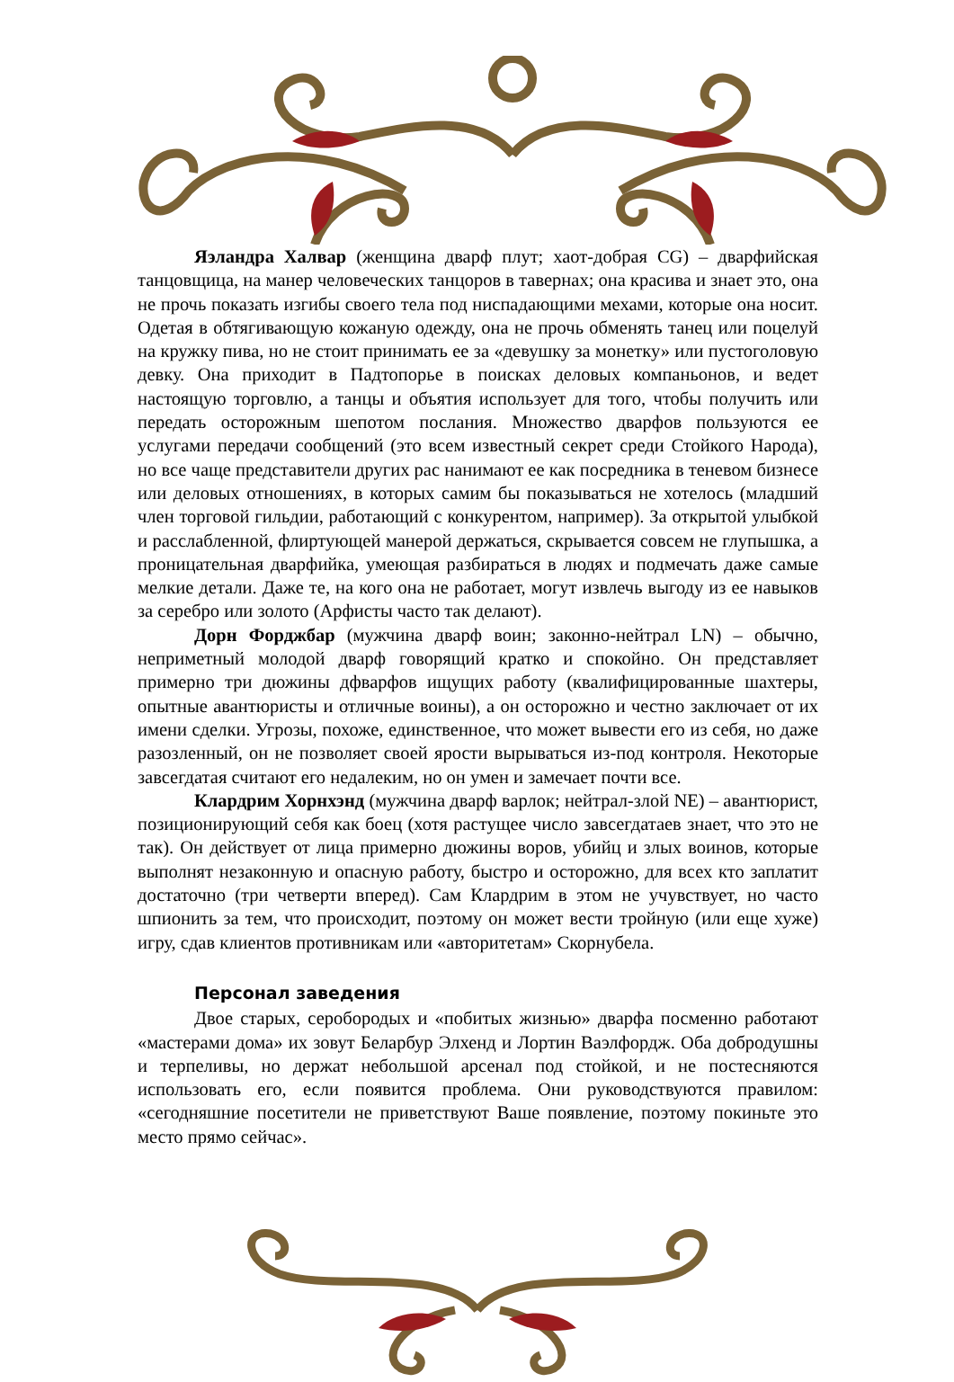Яэландра Халвар (женщина дварф плут; хаот-добрая CG) – дварфийская танцовщица, на манер человеческих танцоров в тавернах; она красива и знает это, она не прочь показать изгибы своего тела под ниспадающими мехами, которые она носит. Одетая в обтягивающую кожаную одежду, она не прочь обменять танец или поцелуй на кружку пива, но не стоит принимать ее за «девушку за монетку» или пустоголовую девку. Она приходит в Падтопорье в поисках деловых компаньонов, и ведет настоящую торговлю, а танцы и объятия использует для того, чтобы получить или передать осторожным шепотом послания. Множество дварфов пользуются ее услугами передачи сообщений (это всем известный секрет среди Стойкого Народа), но все чаще представители других рас нанимают ее как посредника в теневом бизнесе или деловых отношениях, в которых самим бы показываться не хотелось (младший член торговой гильдии, работающий с конкурентом, например). За открытой улыбкой и расслабленной, флиртующей манерой держаться, скрывается совсем не глупышка, а проницательная дварфийка, умеющая разбираться в людях и подмечать даже самые мелкие детали. Даже те, на кого она не работает, могут извлечь выгоду из ее навыков за серебро или золото (Арфисты часто так делают).
Дорн Форджбар (мужчина дварф воин; законно-нейтрал LN) – обычно, неприметный молодой дварф говорящий кратко и спокойно. Он представляет примерно три дюжины дфварфов ищущих работу (квалифицированные шахтеры, опытные авантюристы и отличные воины), а он осторожно и честно заключает от их имени сделки. Угрозы, похоже, единственное, что может вывести его из себя, но даже разозленный, он не позволяет своей ярости вырываться из-под контроля. Некоторые завсегдатая считают его недалеким, но он умен и замечает почти все.
Клардрим Хорнхэнд (мужчина дварф варлок; нейтрал-злой NE) – авантюрист, позиционирующий себя как боец (хотя растущее число завсегдатаев знает, что это не так). Он действует от лица примерно дюжины воров, убийц и злых воинов, которые выполнят незаконную и опасную работу, быстро и осторожно, для всех кто заплатит достаточно (три четверти вперед). Сам Клардрим в этом не учувствует, но часто шпионить за тем, что происходит, поэтому он может вести тройную (или еще хуже) игру, сдав клиентов противникам или «авторитетам» Скорнубела.
Персонал заведения
Двое старых, серобородых и «побитых жизнью» дварфа посменно работают «мастерами дома» их зовут Беларбур Элхенд и Лортин Ваэлфордж. Оба добродушны и терпеливы, но держат небольшой арсенал под стойкой, и не постесняются использовать его, если появится проблема. Они руководствуются правилом: «сегодняшние посетители не приветствуют Ваше появление, поэтому покиньте это место прямо сейчас».